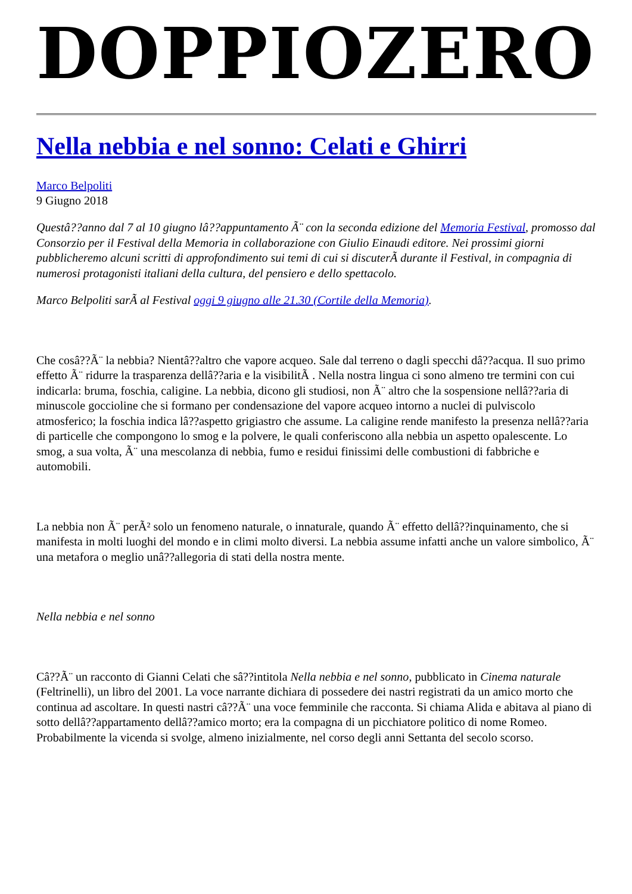DOPPIOZERO
Nella nebbia e nel sonno: Celati e Ghirri
Marco Belpoliti
9 Giugno 2018
Questâ??anno dal 7 al 10 giugno lâ??appuntamento Ã¨ con la seconda edizione del Memoria Festival, promosso dal Consorzio per il Festival della Memoria in collaborazione con Giulio Einaudi editore. Nei prossimi giorni pubblicheremo alcuni scritti di approfondimento sui temi di cui si discuterÃ durante il Festival, in compagnia di numerosi protagonisti italiani della cultura, del pensiero e dello spettacolo.
Marco Belpoliti sarÃ al Festival oggi 9 giugno alle 21.30 (Cortile della Memoria).
Che cosâ??Ã¨ la nebbia? Nientâ??altro che vapore acqueo. Sale dal terreno o dagli specchi dâ??acqua. Il suo primo effetto Ã¨ ridurre la trasparenza dellâ??aria e la visibilitÃ . Nella nostra lingua ci sono almeno tre termini con cui indicarla: bruma, foschia, caligine. La nebbia, dicono gli studiosi, non Ã¨ altro che la sospensione nellâ??aria di minuscole goccioline che si formano per condensazione del vapore acqueo intorno a nuclei di pulviscolo atmosferico; la foschia indica lâ??aspetto grigiastro che assume. La caligine rende manifesto la presenza nellâ??aria di particelle che compongono lo smog e la polvere, le quali conferiscono alla nebbia un aspetto opalescente. Lo smog, a sua volta, Ã¨ una mescolanza di nebbia, fumo e residui finissimi delle combustioni di fabbriche e automobili.
La nebbia non Ã¨ perÃ² solo un fenomeno naturale, o innaturale, quando Ã¨ effetto dellâ??inquinamento, che si manifesta in molti luoghi del mondo e in climi molto diversi. La nebbia assume infatti anche un valore simbolico, Ã¨ una metafora o meglio unâ??allegoria di stati della nostra mente.
Nella nebbia e nel sonno
Câ??Ã¨ un racconto di Gianni Celati che sâ??intitola Nella nebbia e nel sonno, pubblicato in Cinema naturale (Feltrinelli), un libro del 2001. La voce narrante dichiara di possedere dei nastri registrati da un amico morto che continua ad ascoltare. In questi nastri câ??Ã¨ una voce femminile che racconta. Si chiama Alida e abitava al piano di sotto dellâ??appartamento dellâ??amico morto; era la compagna di un picchiatore politico di nome Romeo. Probabilmente la vicenda si svolge, almeno inizialmente, nel corso degli anni Settanta del secolo scorso.